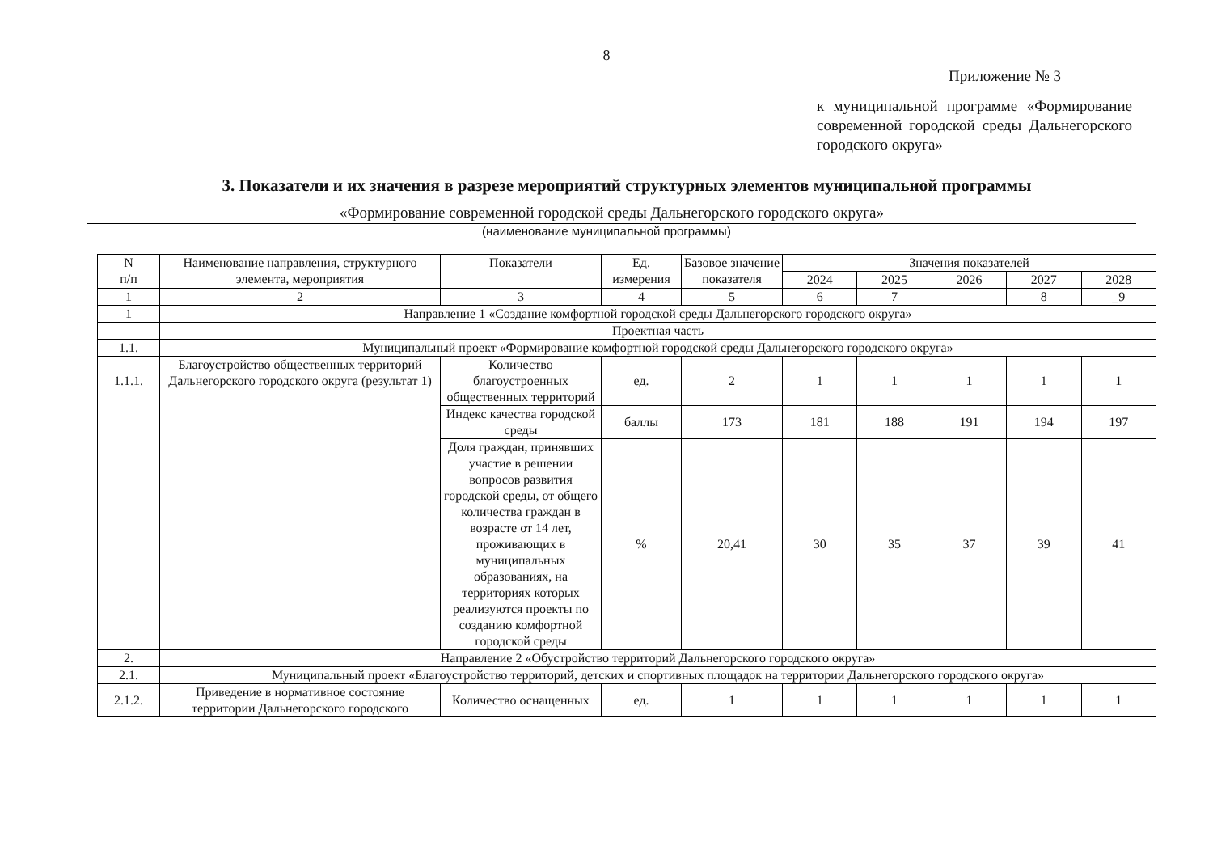8
Приложение № 3
к муниципальной программе «Формирование современной городской среды Дальнегорского городского округа»
3. Показатели и их значения в разрезе мероприятий структурных элементов муниципальной программы
«Формирование современной городской среды Дальнегорского городского округа»
(наименование муниципальной программы)
| N п/п | Наименование направления, структурного элемента, мероприятия | Показатели | Ед. измерения | Базовое значение показателя | Значения показателей | | | | |
| --- | --- | --- | --- | --- | --- | --- | --- | --- | --- |
| | | | | | 2024 | 2025 | 2026 | 2027 | 2028 |
| 1 | 2 | 3 | 4 | 5 | 6 | 7 | | 8 | _9 |
| 1 | Направление 1 «Создание комфортной городской среды Дальнегорского городского округа» | | | | | | | | |
| | Проектная часть | | | | | | | | |
| 1.1. | Муниципальный проект «Формирование комфортной городской среды Дальнегорского городского округа» | | | | | | | | |
| 1.1.1. | Благоустройство общественных территорий Дальнегорского городского округа (результат 1) | Количество благоустроенных общественных территорий | ед. | 2 | 1 | 1 | 1 | 1 | 1 |
| | | Индекс качества городской среды | баллы | 173 | 181 | 188 | 191 | 194 | 197 |
| | | Доля граждан, принявших участие в решении вопросов развития городской среды, от общего количества граждан в возрасте от 14 лет, проживающих в муниципальных образованиях, на территориях которых реализуются проекты по созданию комфортной городской среды | % | 20,41 | 30 | 35 | 37 | 39 | 41 |
| 2. | Направление 2 «Обустройство территорий Дальнегорского городского округа» | | | | | | | | |
| 2.1. | Муниципальный проект «Благоустройство территорий, детских и спортивных площадок на территории Дальнегорского городского округа» | | | | | | | | |
| 2.1.2. | Приведение в нормативное состояние территории Дальнегорского городского | Количество оснащенных | ед. | 1 | 1 | 1 | 1 | 1 | 1 |